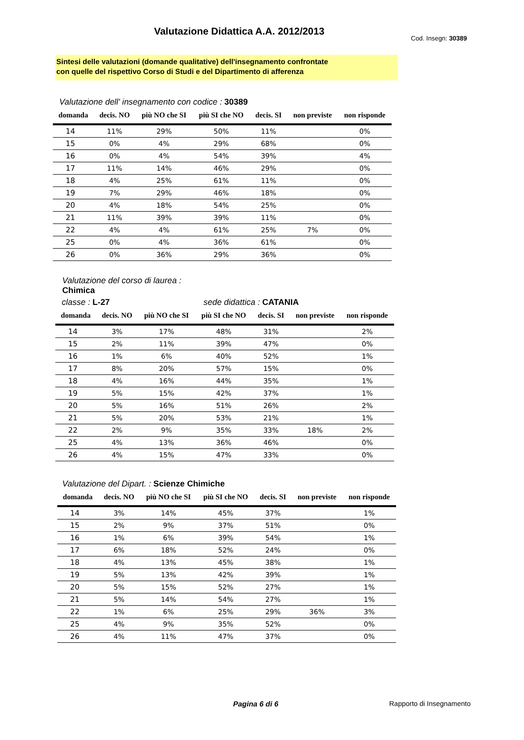Valutazione Didattica A.A. 2012/2013
Cod. Insegn: 30389
Sintesi delle valutazioni (domande qualitative) dell'insegnamento confrontate
con quelle del rispettivo Corso di Studi e del Dipartimento di afferenza
Valutazione dell' insegnamento con codice : 30389
| domanda | decis. NO | più NO che SI | più SI che NO | decis. SI | non previste | non risponde |
| --- | --- | --- | --- | --- | --- | --- |
| 14 | 11% | 29% | 50% | 11% | | 0% |
| 15 | 0% | 4% | 29% | 68% | | 0% |
| 16 | 0% | 4% | 54% | 39% | | 4% |
| 17 | 11% | 14% | 46% | 29% | | 0% |
| 18 | 4% | 25% | 61% | 11% | | 0% |
| 19 | 7% | 29% | 46% | 18% | | 0% |
| 20 | 4% | 18% | 54% | 25% | | 0% |
| 21 | 11% | 39% | 39% | 11% | | 0% |
| 22 | 4% | 4% | 61% | 25% | 7% | 0% |
| 25 | 0% | 4% | 36% | 61% | | 0% |
| 26 | 0% | 36% | 29% | 36% | | 0% |
Valutazione del corso di laurea :
Chimica
classe : L-27 sede didattica : CATANIA
| domanda | decis. NO | più NO che SI | più SI che NO | decis. SI | non previste | non risponde |
| --- | --- | --- | --- | --- | --- | --- |
| 14 | 3% | 17% | 48% | 31% | | 2% |
| 15 | 2% | 11% | 39% | 47% | | 0% |
| 16 | 1% | 6% | 40% | 52% | | 1% |
| 17 | 8% | 20% | 57% | 15% | | 0% |
| 18 | 4% | 16% | 44% | 35% | | 1% |
| 19 | 5% | 15% | 42% | 37% | | 1% |
| 20 | 5% | 16% | 51% | 26% | | 2% |
| 21 | 5% | 20% | 53% | 21% | | 1% |
| 22 | 2% | 9% | 35% | 33% | 18% | 2% |
| 25 | 4% | 13% | 36% | 46% | | 0% |
| 26 | 4% | 15% | 47% | 33% | | 0% |
Valutazione del Dipart. : Scienze Chimiche
| domanda | decis. NO | più NO che SI | più SI che NO | decis. SI | non previste | non risponde |
| --- | --- | --- | --- | --- | --- | --- |
| 14 | 3% | 14% | 45% | 37% | | 1% |
| 15 | 2% | 9% | 37% | 51% | | 0% |
| 16 | 1% | 6% | 39% | 54% | | 1% |
| 17 | 6% | 18% | 52% | 24% | | 0% |
| 18 | 4% | 13% | 45% | 38% | | 1% |
| 19 | 5% | 13% | 42% | 39% | | 1% |
| 20 | 5% | 15% | 52% | 27% | | 1% |
| 21 | 5% | 14% | 54% | 27% | | 1% |
| 22 | 1% | 6% | 25% | 29% | 36% | 3% |
| 25 | 4% | 9% | 35% | 52% | | 0% |
| 26 | 4% | 11% | 47% | 37% | | 0% |
Pagina 6 di 6 Rapporto di Insegnamento